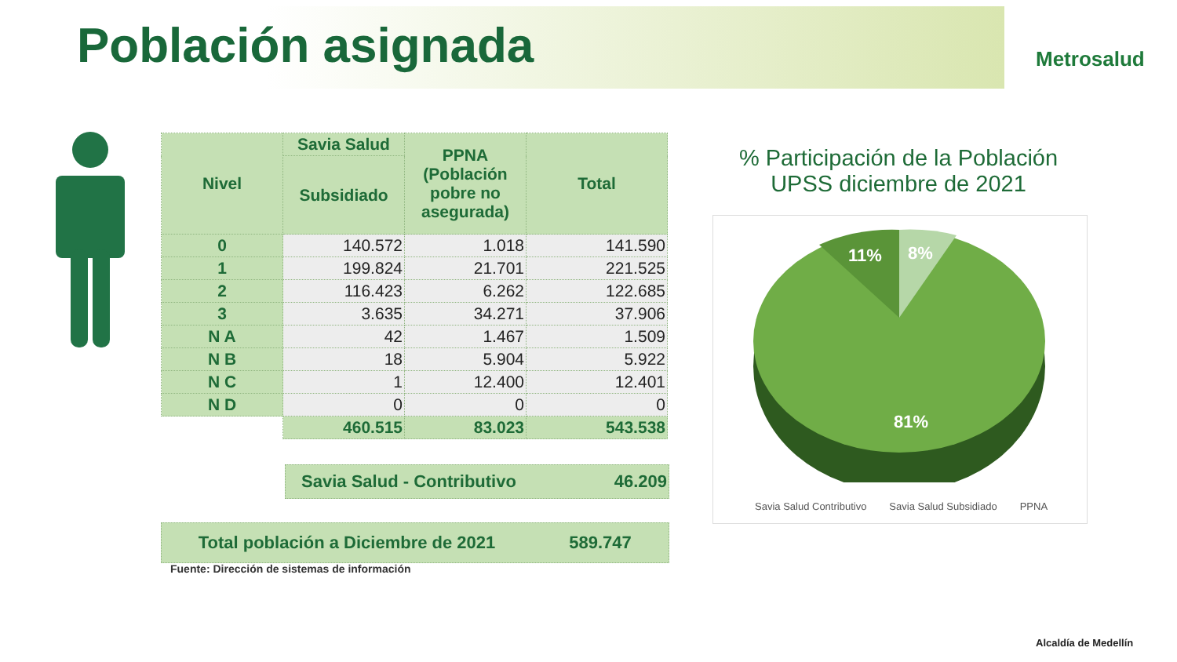Población asignada Metrosalud
| Nivel | Savia Salud | PPNA (Población pobre no asegurada) | Total |
| --- | --- | --- | --- |
| | Subsidiado | | |
| 0 | 140.572 | 1.018 | 141.590 |
| 1 | 199.824 | 21.701 | 221.525 |
| 2 | 116.423 | 6.262 | 122.685 |
| 3 | 3.635 | 34.271 | 37.906 |
| N A | 42 | 1.467 | 1.509 |
| N B | 18 | 5.904 | 5.922 |
| N C | 1 | 12.400 | 12.401 |
| N D | 0 | 0 | 0 |
| | 460.515 | 83.023 | 543.538 |
Savia Salud - Contributivo
46.209
Total población a Diciembre de 2021 589.747
Fuente: Dirección de sistemas de información
% Participación de la Población UPSS diciembre de 2021
11%
8%
81%
Savia Salud Contributivo Savia Salud Subsidiado PPNA
Alcaldía de Medellín